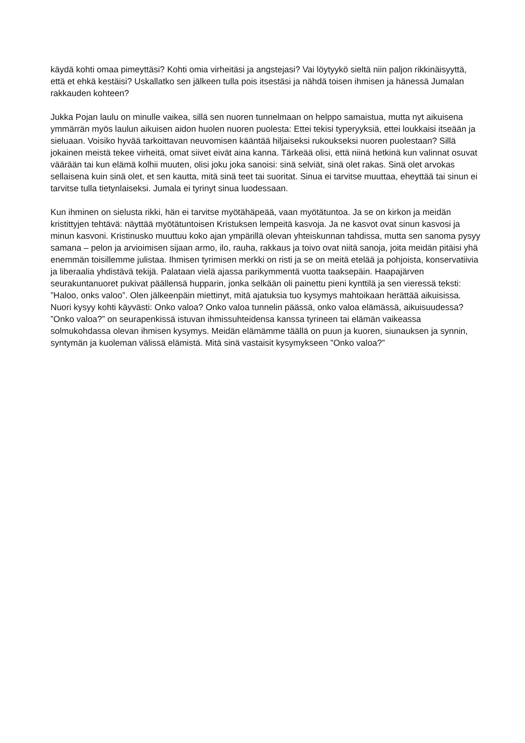käydä kohti omaa pimeyttäsi? Kohti omia virheitäsi ja angstejasi? Vai löytyykö sieltä niin paljon rikkinäisyyttä, että et ehkä kestäisi? Uskallatko sen jälkeen tulla pois itsestäsi ja nähdä toisen ihmisen ja hänessä Jumalan rakkauden kohteen?
Jukka Pojan laulu on minulle vaikea, sillä sen nuoren tunnelmaan on helppo samaistua, mutta nyt aikuisena ymmärrän myös laulun aikuisen aidon huolen nuoren puolesta: Ettei tekisi typeryyksiä, ettei loukkaisi itseään ja sieluaan. Voisiko hyvää tarkoittavan neuvomisen kääntää hiljaiseksi rukoukseksi nuoren puolestaan? Sillä jokainen meistä tekee virheitä, omat siivet eivät aina kanna. Tärkeää olisi, että niinä hetkinä kun valinnat osuvat väärään tai kun elämä kolhii muuten, olisi joku joka sanoisi: sinä selviät, sinä olet rakas. Sinä olet arvokas sellaisena kuin sinä olet, et sen kautta, mitä sinä teet tai suoritat. Sinua ei tarvitse muuttaa, eheyttää tai sinun ei tarvitse tulla tietynlaiseksi. Jumala ei tyrinyt sinua luodessaan.
Kun ihminen on sielusta rikki, hän ei tarvitse myötähäpeää, vaan myötätuntoa. Ja se on kirkon ja meidän kristittyjen tehtävä: näyttää myötätuntoisen Kristuksen lempeitä kasvoja. Ja ne kasvot ovat sinun kasvosi ja minun kasvoni. Kristinusko muuttuu koko ajan ympärillä olevan yhteiskunnan tahdissa, mutta sen sanoma pysyy samana – pelon ja arvioimisen sijaan armo, ilo, rauha, rakkaus ja toivo ovat niitä sanoja, joita meidän pitäisi yhä enemmän toisillemme julistaa. Ihmisen tyrimisen merkki on risti ja se on meitä etelää ja pohjoista, konservatiivia ja liberaalia yhdistävä tekijä. Palataan vielä ajassa parikymmentä vuotta taaksepäin. Haapajärven seurakuntanuoret pukivat päällensä hupparin, jonka selkään oli painettu pieni kynttilä ja sen vieressä teksti: ”Haloo, onks valoo”. Olen jälkeenpäin miettinyt, mitä ajatuksia tuo kysymys mahtoikaan herättää aikuisissa. Nuori kysyy kohti käyvästi: Onko valoa? Onko valoa tunnelin päässä, onko valoa elämässä, aikuisuudessa? ”Onko valoa?” on seurapenkissä istuvan ihmissuhteidensa kanssa tyrineen tai elämän vaikeassa solmukohdassa olevan ihmisen kysymys. Meidän elämämme täällä on puun ja kuoren, siunauksen ja synnin, syntymän ja kuoleman välissä elämistä. Mitä sinä vastaisit kysymykseen ”Onko valoa?”